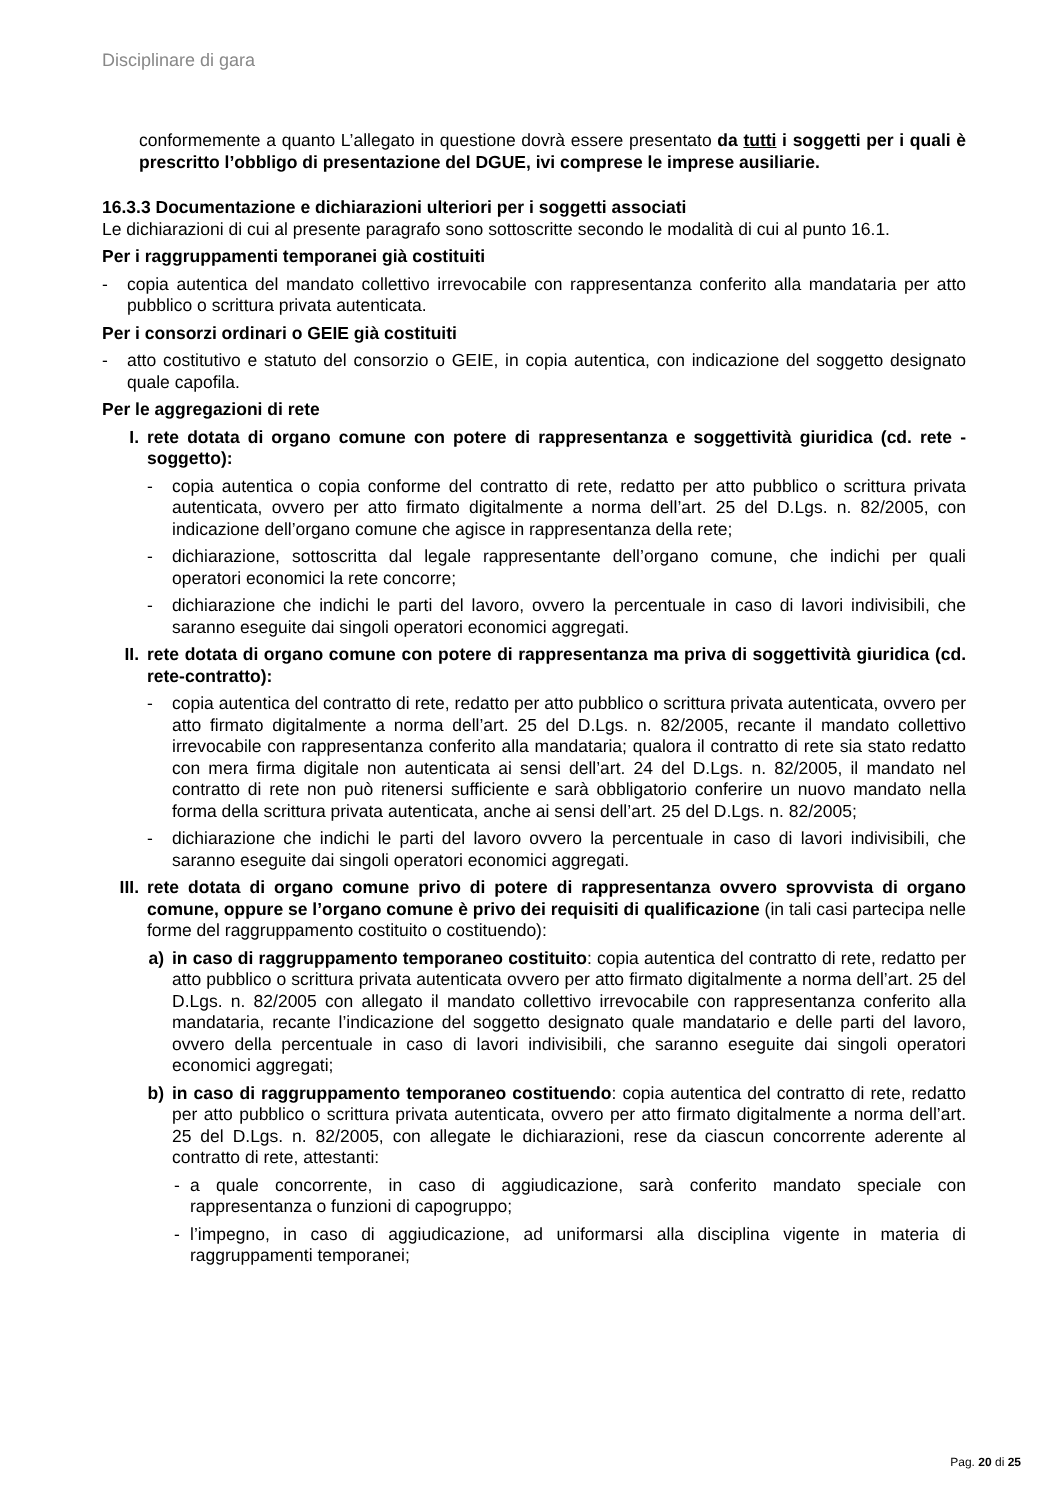Disciplinare di gara
conformemente a quanto L’allegato in questione dovrà essere presentato da tutti i soggetti per i quali è prescritto l’obbligo di presentazione del DGUE, ivi comprese le imprese ausiliarie.
16.3.3 Documentazione e dichiarazioni ulteriori per i soggetti associati
Le dichiarazioni di cui al presente paragrafo sono sottoscritte secondo le modalità di cui al punto 16.1.
Per i raggruppamenti temporanei già costituiti
- copia autentica del mandato collettivo irrevocabile con rappresentanza conferito alla mandataria per atto pubblico o scrittura privata autenticata.
Per i consorzi ordinari o GEIE già costituiti
- atto costitutivo e statuto del consorzio o GEIE, in copia autentica, con indicazione del soggetto designato quale capofila.
Per le aggregazioni di rete
I. rete dotata di organo comune con potere di rappresentanza e soggettività giuridica (cd. rete - soggetto):
- copia autentica o copia conforme del contratto di rete, redatto per atto pubblico o scrittura privata autenticata, ovvero per atto firmato digitalmente a norma dell’art. 25 del D.Lgs. n. 82/2005, con indicazione dell’organo comune che agisce in rappresentanza della rete;
- dichiarazione, sottoscritta dal legale rappresentante dell’organo comune, che indichi per quali operatori economici la rete concorre;
- dichiarazione che indichi le parti del lavoro, ovvero la percentuale in caso di lavori indivisibili, che saranno eseguite dai singoli operatori economici aggregati.
II. rete dotata di organo comune con potere di rappresentanza ma priva di soggettività giuridica (cd. rete-contratto):
- copia autentica del contratto di rete, redatto per atto pubblico o scrittura privata autenticata, ovvero per atto firmato digitalmente a norma dell’art. 25 del D.Lgs. n. 82/2005, recante il mandato collettivo irrevocabile con rappresentanza conferito alla mandataria; qualora il contratto di rete sia stato redatto con mera firma digitale non autenticata ai sensi dell’art. 24 del D.Lgs. n. 82/2005, il mandato nel contratto di rete non può ritenersi sufficiente e sarà obbligatorio conferire un nuovo mandato nella forma della scrittura privata autenticata, anche ai sensi dell’art. 25 del D.Lgs. n. 82/2005;
- dichiarazione che indichi le parti del lavoro ovvero la percentuale in caso di lavori indivisibili, che saranno eseguite dai singoli operatori economici aggregati.
III. rete dotata di organo comune privo di potere di rappresentanza ovvero sprovvista di organo comune, oppure se l’organo comune è privo dei requisiti di qualificazione (in tali casi partecipa nelle forme del raggruppamento costituito o costituendo):
a) in caso di raggruppamento temporaneo costituito: copia autentica del contratto di rete, redatto per atto pubblico o scrittura privata autenticata ovvero per atto firmato digitalmente a norma dell’art. 25 del D.Lgs. n. 82/2005 con allegato il mandato collettivo irrevocabile con rappresentanza conferito alla mandataria, recante l’indicazione del soggetto designato quale mandatario e delle parti del lavoro, ovvero della percentuale in caso di lavori indivisibili, che saranno eseguite dai singoli operatori economici aggregati;
b) in caso di raggruppamento temporaneo costituendo: copia autentica del contratto di rete, redatto per atto pubblico o scrittura privata autenticata, ovvero per atto firmato digitalmente a norma dell’art. 25 del D.Lgs. n. 82/2005, con allegate le dichiarazioni, rese da ciascun concorrente aderente al contratto di rete, attestanti:
- a quale concorrente, in caso di aggiudicazione, sarà conferito mandato speciale con rappresentanza o funzioni di capogruppo;
- l’impegno, in caso di aggiudicazione, ad uniformarsi alla disciplina vigente in materia di raggruppamenti temporanei;
Pag. 20 di 25